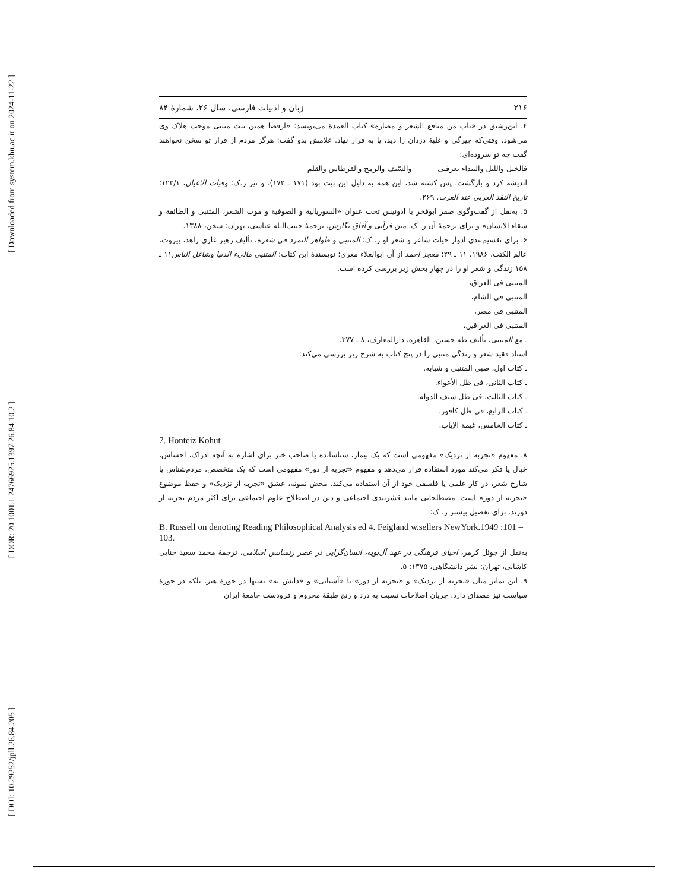[ Downloaded from system.khu.ac.ir on 2024-11-22 ]
[ DOR: 20.1001.1.24766925.1397.26.84.10.2 ]
[ DOI: 10.29252/jpll.26.84.205 ]
۲۱۶ زبان و ادبیات فارسی، سال ۲۶، شمارهٔ ۸۴
۴. ابن‌رشیق در «باب من منافع الشعر و مضاره» کتاب العمدة می‌نویسد: «ازقضا همین بیت متنبی موجب هلاک وی می‌شود. وقتی‌که چیرگی و غلبهٔ دزدان را دید، پا به فرار نهاد. غلامش بدو گفت: هرگز مردم از فرار تو سخن نخواهند گفت چه تو سروده‌ای:
فالخیل واللیل والبیداء تعرفنی والسّیف والرمح والقرطاس والقلم
اندیشه کرد و بازگشت، پس کشته شد، این همه به دلیل این بیت بود (۱۷۱ ـ ۱۷۲). و نیز ر.ک: وفیات الاعیان، ۱۲۳/۱؛ تاریخ النقد العربی عند العرب. ۲۶۹.
۵. به‌نقل از گفت‌وگوی صقر ابوفخر با ادونیس تحت عنوان «السوریالیة و الصوفیة و موت الشعر، المتنبی و الطائفة و شقاء الانسان» و برای ترجمهٔ آن ر. ک. متن قرآنی و آفاق نگارش، ترجمهٔ حبیب‌الـله عباسی، تهران: سخن، ۱۳۸۸.
۶. برای تقسیم‌بندی ادوار حیات شاعر و شعر او ر. ک: المتنبی و ظواهر التمرد فی شعره، تألیف زهیر غازی زاهد، بیروت، عالم الکتب، ۱۹۸۶، ۱۱ ـ ۲۹؛ معجز احمد از آن ابوالعلاء معری؛ نویسندهٔ این کتاب: المتنبی مالیء الدنیا وشاغل الناس۱۱ ـ ۱۵۸ زندگی و شعر او را در چهار بخش زیر بررسی کرده است.
المتنبی فی العراق،
المتنبی فی الشام،
المتنبی فی مصر،
المتنبی فی العراقین،
ـ مع المتنبی، تألیف طه حسین، القاهره، دارالمعارف، ۸ ـ ۳۷۷.
استاد فقید شعر و زندگی متنبی را در پنج کتاب به شرح زیر بررسی می‌کند:
ـ کتاب اول، صبی المتنبی و شبابه.
ـ کتاب الثانی، فی ظل الأعواء.
ـ کتاب الثالث، فی ظل سیف الدوله.
ـ کتاب الرابع، فی ظل کافور.
ـ کتاب الخامس، غیمة الإیاب.
7. Honteiz Kohut
۸. مفهوم «تجربه از نزدیک» مفهومی است که یک بیمار، شناسانده یا صاحب خبر برای اشاره به آنچه ادراک، احساس، خیال یا فکر می‌کند مورد استفاده قرار می‌دهد و مفهوم «تجربه از دور» مفهومی است که یک متخصص، مردم‌شناس یا شارح شعر، در کار علمی یا فلسفی خود از آن استفاده می‌کند. محض نمونه، عشق «تجربه از نزدیک» و حفظ موضوع «تجربه از دور» است. مصطلحاتی مانند قشربندی اجتماعی و دین در اصطلاح علوم اجتماعی برای اکثر مردم تجربه از دورند. برای تفصیل بیشتر ر. ک:
B. Russell on denoting Reading Philosophical Analysis ed 4. Feigland w.sellers NewYork.1949 :101 – 103.
به‌نقل از جوئل کرمر، احیای فرهنگی در عهد آل‌بویه، انسان‌گرایی در عصر رنسانس اسلامی، ترجمهٔ محمد سعید حنایی کاشانی، تهران: نشر دانشگاهی، ۱۳۷۵: ۵.
۹. این تمایز میان «تجربه از نزدیک» و «تجربه از دور» یا «آشنایی» و «دانش به» نه‌تنها در حوزهٔ هنر، بلکه در حوزهٔ سیاست نیز مصداق دارد. جریان اصلاحات نسبت به درد و رنج طبقهٔ محروم و فرودست جامعهٔ ایران